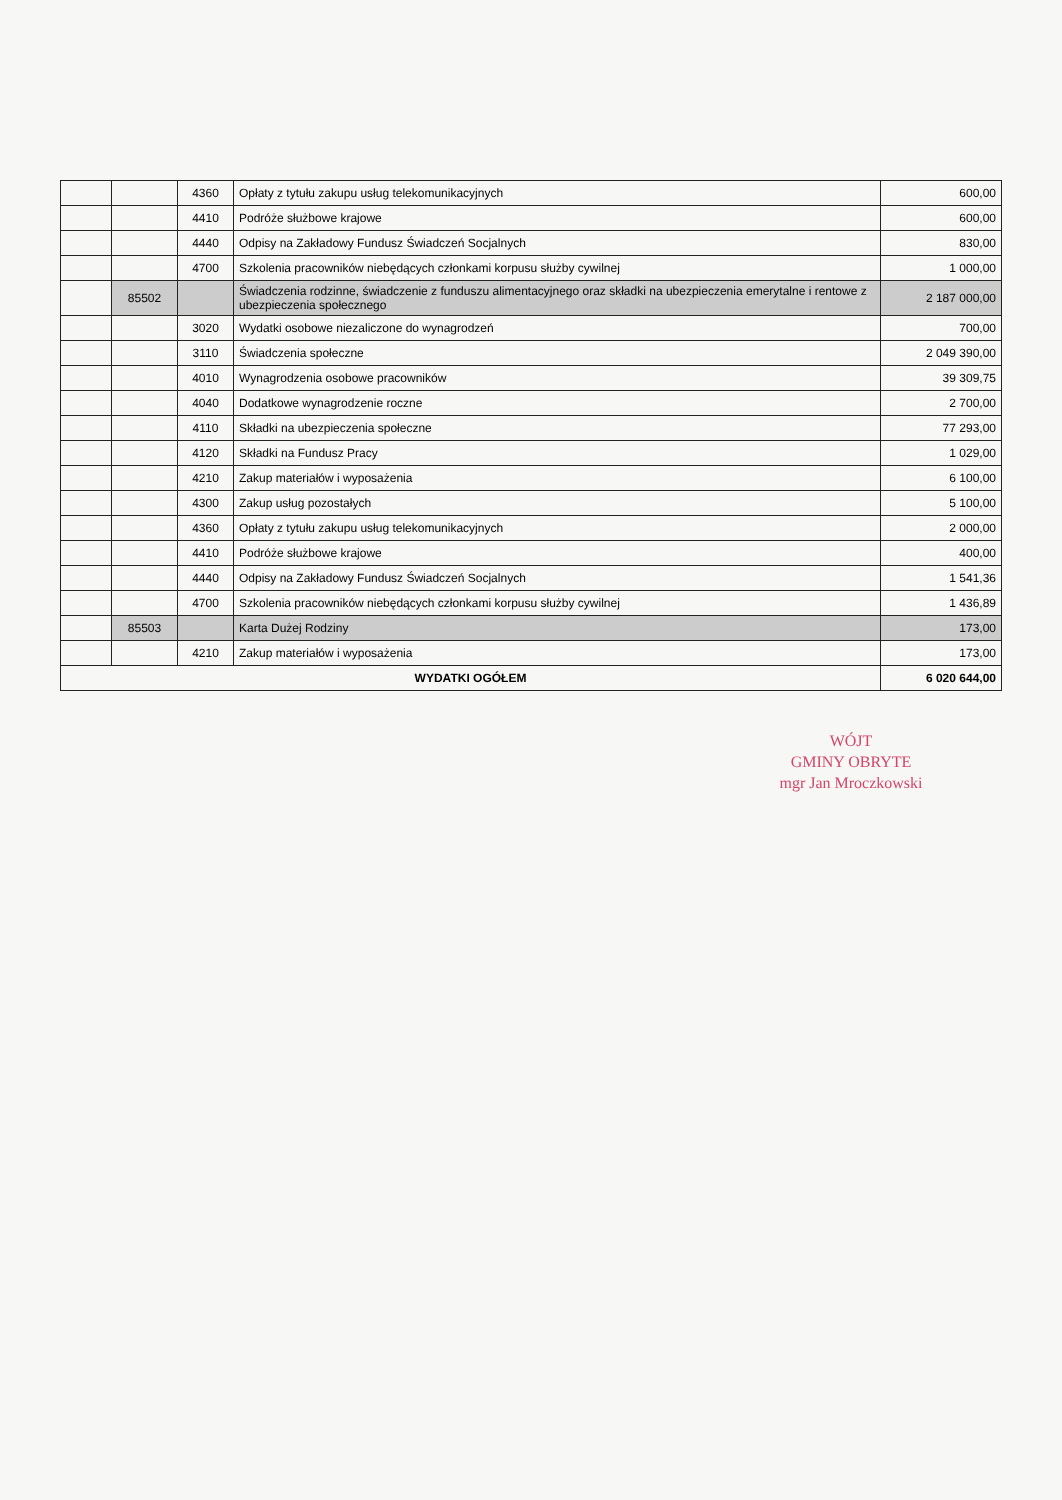| | | 4360 | Opłaty z tytułu zakupu usług telekomunikacyjnych | 600,00 |
| | | 4410 | Podróże służbowe krajowe | 600,00 |
| | | 4440 | Odpisy na Zakładowy Fundusz Świadczeń Socjalnych | 830,00 |
| | | 4700 | Szkolenia pracowników niebędących członkami korpusu służby cywilnej | 1 000,00 |
| | 85502 | | Świadczenia rodzinne, świadczenie z funduszu alimentacyjnego oraz składki na ubezpieczenia emerytalne i rentowe z ubezpieczenia społecznego | 2 187 000,00 |
| | | 3020 | Wydatki osobowe niezaliczone do wynagrodzeń | 700,00 |
| | | 3110 | Świadczenia społeczne | 2 049 390,00 |
| | | 4010 | Wynagrodzenia osobowe pracowników | 39 309,75 |
| | | 4040 | Dodatkowe wynagrodzenie roczne | 2 700,00 |
| | | 4110 | Składki na ubezpieczenia społeczne | 77 293,00 |
| | | 4120 | Składki na Fundusz Pracy | 1 029,00 |
| | | 4210 | Zakup materiałów i wyposażenia | 6 100,00 |
| | | 4300 | Zakup usług pozostałych | 5 100,00 |
| | | 4360 | Opłaty z tytułu zakupu usług telekomunikacyjnych | 2 000,00 |
| | | 4410 | Podróże służbowe krajowe | 400,00 |
| | | 4440 | Odpisy na Zakładowy Fundusz Świadczeń Socjalnych | 1 541,36 |
| | | 4700 | Szkolenia pracowników niebędących członkami korpusu służby cywilnej | 1 436,89 |
| | 85503 | | Karta Dużej Rodziny | 173,00 |
| | | 4210 | Zakup materiałów i wyposażenia | 173,00 |
| WYDATKI OGÓŁEM | | | | 6 020 644,00 |
WÓJT
GMINY OBRYTE
mgr Jan Mroczkowski